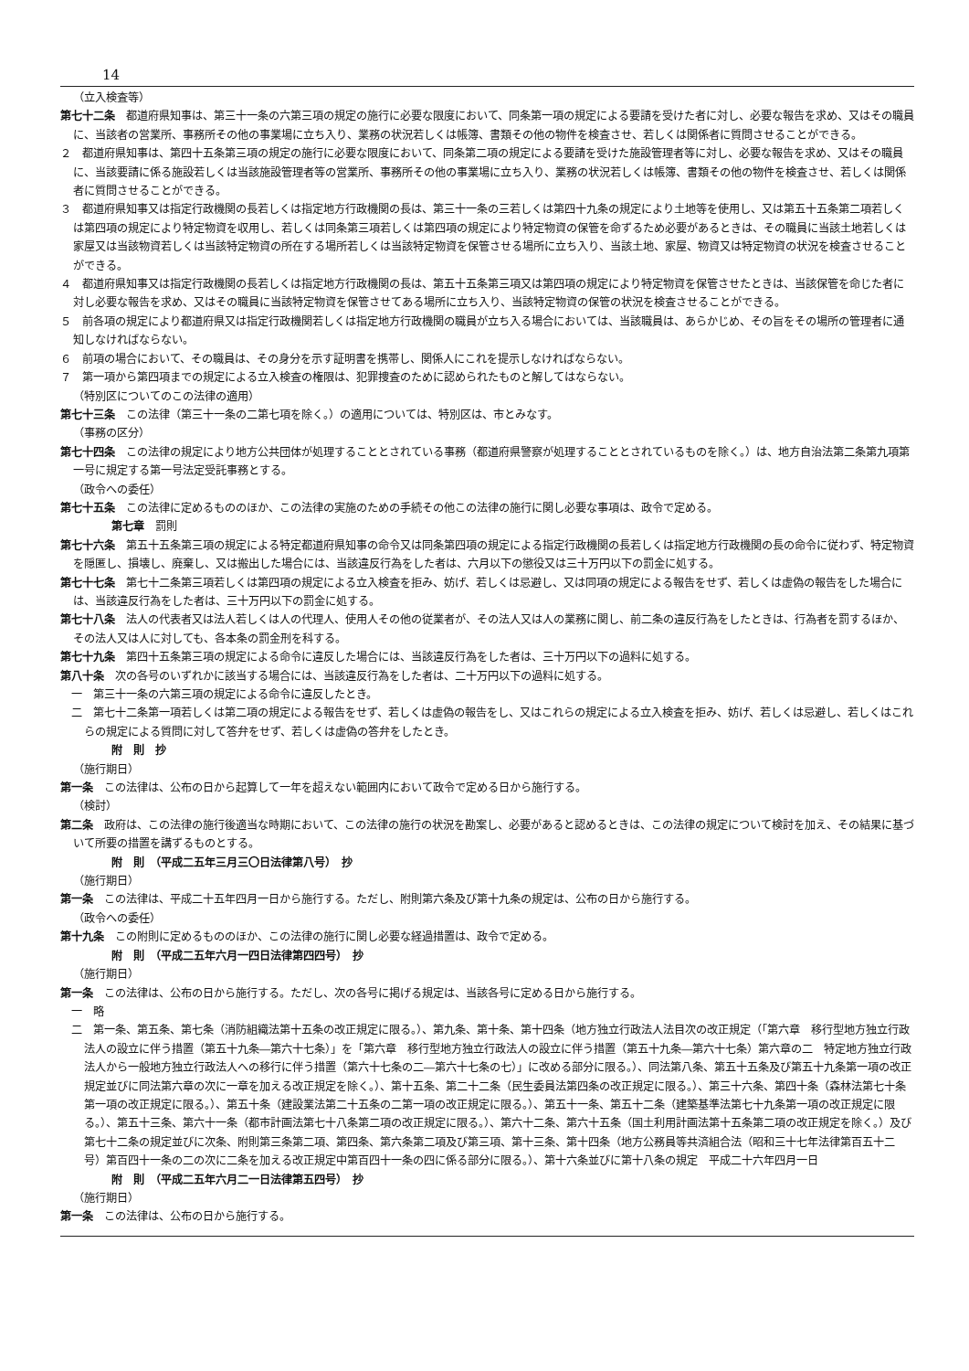14
（立入検査等）
第七十二条　都道府県知事は、第三十一条の六第三項の規定の施行に必要な限度において、同条第一項の規定による要請を受けた者に対し、必要な報告を求め、又はその職員に、当該者の営業所、事務所その他の事業場に立ち入り、業務の状況若しくは帳簿、書類その他の物件を検査させ、若しくは関係者に質問させることができる。
２　都道府県知事は、第四十五条第三項の規定の施行に必要な限度において、同条第二項の規定による要請を受けた施設管理者等に対し、必要な報告を求め、又はその職員に、当該要請に係る施設若しくは当該施設管理者等の営業所、事務所その他の事業場に立ち入り、業務の状況若しくは帳簿、書類その他の物件を検査させ、若しくは関係者に質問させることができる。
３　都道府県知事又は指定行政機関の長若しくは指定地方行政機関の長は、第三十一条の三若しくは第四十九条の規定により土地等を使用し、又は第五十五条第二項若しくは第四項の規定により特定物資を収用し、若しくは同条第三項若しくは第四項の規定により特定物資の保管を命ずるため必要があるときは、その職員に当該土地若しくは家屋又は当該物資若しくは当該特定物資の所在する場所若しくは当該特定物資を保管させる場所に立ち入り、当該土地、家屋、物資又は特定物資の状況を検査させることができる。
４　都道府県知事又は指定行政機関の長若しくは指定地方行政機関の長は、第五十五条第三項又は第四項の規定により特定物資を保管させたときは、当該保管を命じた者に対し必要な報告を求め、又はその職員に当該特定物資を保管させてある場所に立ち入り、当該特定物資の保管の状況を検査させることができる。
５　前各項の規定により都道府県又は指定行政機関若しくは指定地方行政機関の職員が立ち入る場合においては、当該職員は、あらかじめ、その旨をその場所の管理者に通知しなければならない。
６　前項の場合において、その職員は、その身分を示す証明書を携帯し、関係人にこれを提示しなければならない。
７　第一項から第四項までの規定による立入検査の権限は、犯罪捜査のために認められたものと解してはならない。
（特別区についてのこの法律の適用）
第七十三条　この法律（第三十一条の二第七項を除く。）の適用については、特別区は、市とみなす。
（事務の区分）
第七十四条　この法律の規定により地方公共団体が処理することとされている事務（都道府県警察が処理することとされているものを除く。）は、地方自治法第二条第九項第一号に規定する第一号法定受託事務とする。
（政令への委任）
第七十五条　この法律に定めるもののほか、この法律の実施のための手続その他この法律の施行に関し必要な事項は、政令で定める。
第七章　罰則
第七十六条　第五十五条第三項の規定による特定都道府県知事の命令又は同条第四項の規定による指定行政機関の長若しくは指定地方行政機関の長の命令に従わず、特定物資を隠匿し、損壊し、廃棄し、又は搬出した場合には、当該違反行為をした者は、六月以下の懲役又は三十万円以下の罰金に処する。
第七十七条　第七十二条第三項若しくは第四項の規定による立入検査を拒み、妨げ、若しくは忌避し、又は同項の規定による報告をせず、若しくは虚偽の報告をした場合には、当該違反行為をした者は、三十万円以下の罰金に処する。
第七十八条　法人の代表者又は法人若しくは人の代理人、使用人その他の従業者が、その法人又は人の業務に関し、前二条の違反行為をしたときは、行為者を罰するほか、その法人又は人に対しても、各本条の罰金刑を科する。
第七十九条　第四十五条第三項の規定による命令に違反した場合には、当該違反行為をした者は、三十万円以下の過料に処する。
第八十条　次の各号のいずれかに該当する場合には、当該違反行為をした者は、二十万円以下の過料に処する。
一　第三十一条の六第三項の規定による命令に違反したとき。
二　第七十二条第一項若しくは第二項の規定による報告をせず、若しくは虚偽の報告をし、又はこれらの規定による立入検査を拒み、妨げ、若しくは忌避し、若しくはこれらの規定による質問に対して答弁をせず、若しくは虚偽の答弁をしたとき。
附　則　抄
（施行期日）
第一条　この法律は、公布の日から起算して一年を超えない範囲内において政令で定める日から施行する。
（検討）
第二条　政府は、この法律の施行後適当な時期において、この法律の施行の状況を勘案し、必要があると認めるときは、この法律の規定について検討を加え、その結果に基づいて所要の措置を講ずるものとする。
附　則　（平成二五年三月三〇日法律第八号）　抄
（施行期日）
第一条　この法律は、平成二十五年四月一日から施行する。ただし、附則第六条及び第十九条の規定は、公布の日から施行する。
（政令への委任）
第十九条　この附則に定めるもののほか、この法律の施行に関し必要な経過措置は、政令で定める。
附　則　（平成二五年六月一四日法律第四四号）　抄
（施行期日）
第一条　この法律は、公布の日から施行する。ただし、次の各号に掲げる規定は、当該各号に定める日から施行する。
一　略
二　第一条、第五条、第七条（消防組織法第十五条の改正規定に限る。）、第九条、第十条、第十四条（地方独立行政法人法目次の改正規定（「第六章　移行型地方独立行政法人の設立に伴う措置（第五十九条―第六十七条）」を「第六章　移行型地方独立行政法人の設立に伴う措置（第五十九条―第六十七条）第六章の二　特定地方独立行政法人から一般地方独立行政法人への移行に伴う措置（第六十七条の二―第六十七条の七）」に改める部分に限る。）、同法第八条、第五十五条及び第五十九条第一項の改正規定並びに同法第六章の次に一章を加える改正規定を除く。）、第十五条、第二十二条（民生委員法第四条の改正規定に限る。）、第三十六条、第四十条（森林法第七十条第一項の改正規定に限る。）、第五十条（建設業法第二十五条の二第一項の改正規定に限る。）、第五十一条、第五十二条（建築基準法第七十九条第一項の改正規定に限る。）、第五十三条、第六十一条（都市計画法第七十八条第二項の改正規定に限る。）、第六十二条、第六十五条（国土利用計画法第十五条第二項の改正規定を除く。）及び第七十二条の規定並びに次条、附則第三条第二項、第四条、第六条第二項及び第三項、第十三条、第十四条（地方公務員等共済組合法（昭和三十七年法律第百五十二号）第百四十一条の二の次に二条を加える改正規定中第百四十一条の四に係る部分に限る。）、第十六条並びに第十八条の規定　平成二十六年四月一日
附　則　（平成二五年六月二一日法律第五四号）　抄
（施行期日）
第一条　この法律は、公布の日から施行する。